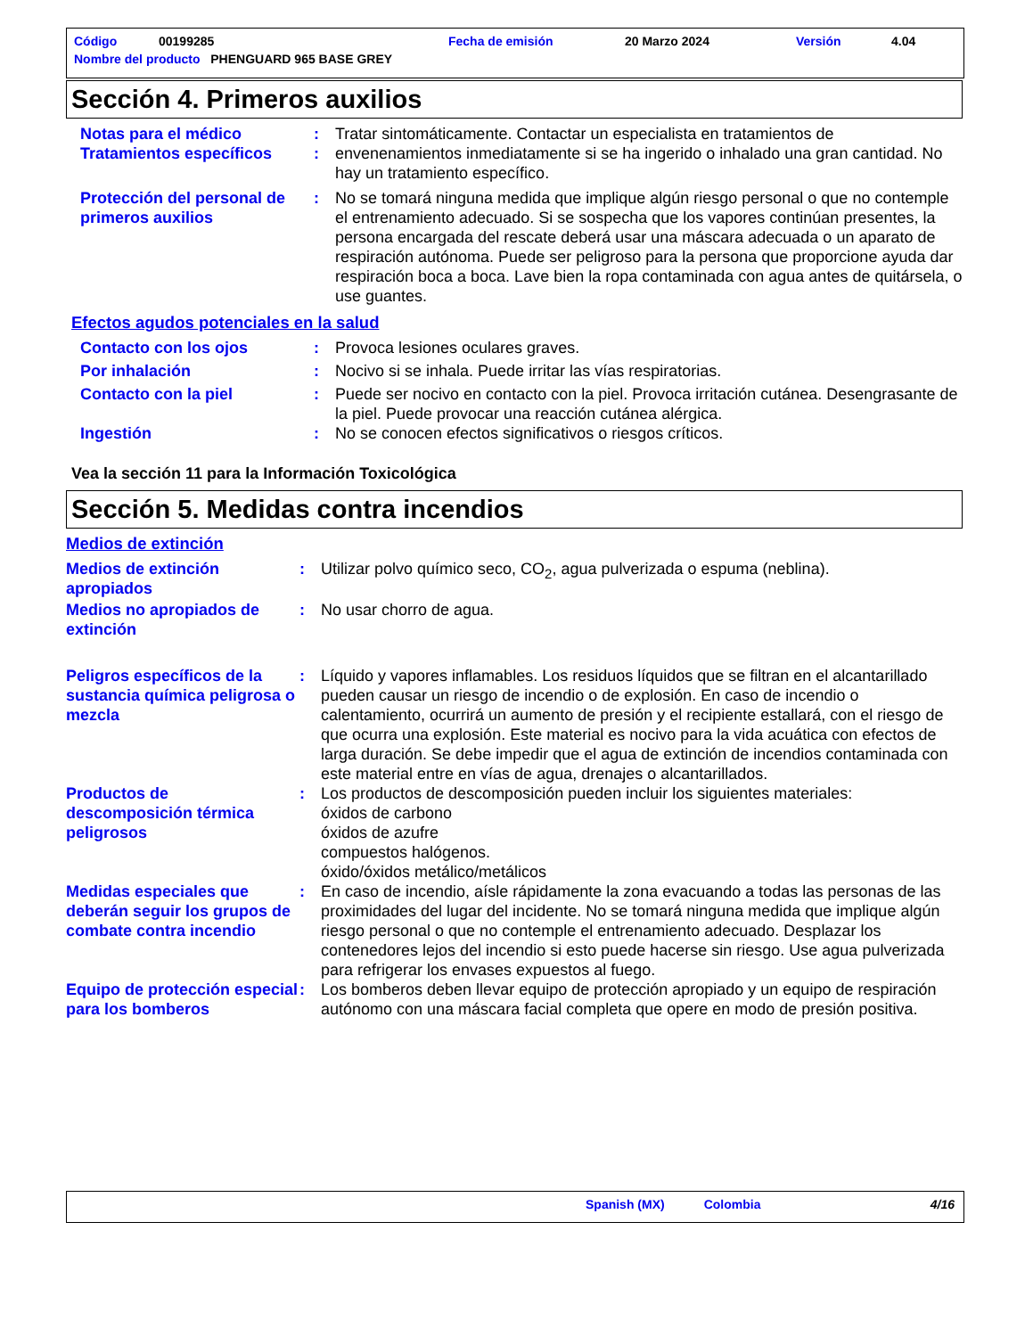| Código | 00199285 | Fecha de emisión | 20 Marzo 2024 | Versión | 4.04 |
| Nombre del producto PHENGUARD 965 BASE GREY | | | | | |
Sección 4. Primeros auxilios
| Notas para el médico Tratamientos específicos | : : | Tratar sintomáticamente. Contactar un especialista en tratamientos de envenenamientos inmediatamente si se ha ingerido o inhalado una gran cantidad. No hay un tratamiento específico. |
| Protección del personal de primeros auxilios | : | No se tomará ninguna medida que implique algún riesgo personal o que no contemple el entrenamiento adecuado. Si se sospecha que los vapores continúan presentes, la persona encargada del rescate deberá usar una máscara adecuada o un aparato de respiración autónoma. Puede ser peligroso para la persona que proporcione ayuda dar respiración boca a boca. Lave bien la ropa contaminada con agua antes de quitársela, o use guantes. |
Efectos agudos potenciales en la salud
| Contacto con los ojos | : | Provoca lesiones oculares graves. |
| Por inhalación | : | Nocivo si se inhala. Puede irritar las vías respiratorias. |
| Contacto con la piel | : | Puede ser nocivo en contacto con la piel. Provoca irritación cutánea. Desengrasante de la piel. Puede provocar una reacción cutánea alérgica. |
| Ingestión | : | No se conocen efectos significativos o riesgos críticos. |
Vea la sección 11 para la Información Toxicológica
Sección 5. Medidas contra incendios
Medios de extinción
| Medios de extinción apropiados | : | Utilizar polvo químico seco, CO<sub>2</sub>, agua pulverizada o espuma (neblina). |
| Medios no apropiados de extinción | : | No usar chorro de agua. |
| Peligros específicos de la sustancia química peligrosa o mezcla | : | Líquido y vapores inflamables. Los residuos líquidos que se filtran en el alcantarillado pueden causar un riesgo de incendio o de explosión. En caso de incendio o calentamiento, ocurrirá un aumento de presión y el recipiente estallará, con el riesgo de que ocurra una explosión. Este material es nocivo para la vida acuática con efectos de larga duración. Se debe impedir que el agua de extinción de incendios contaminada con este material entre en vías de agua, drenajes o alcantarillados. |
| Productos de descomposición térmica peligrosos | : | Los productos de descomposición pueden incluir los siguientes materiales: óxidos de carbono óxidos de azufre compuestos halógenos. óxido/óxidos metálico/metálicos |
| Medidas especiales que deberán seguir los grupos de combate contra incendio | : | En caso de incendio, aísle rápidamente la zona evacuando a todas las personas de las proximidades del lugar del incidente. No se tomará ninguna medida que implique algún riesgo personal o que no contemple el entrenamiento adecuado. Desplazar los contenedores lejos del incendio si esto puede hacerse sin riesgo. Use agua pulverizada para refrigerar los envases expuestos al fuego. |
| Equipo de protección especial para los bomberos | : | Los bomberos deben llevar equipo de protección apropiado y un equipo de respiración autónomo con una máscara facial completa que opere en modo de presión positiva. |
Spanish (MX) Colombia 4/16